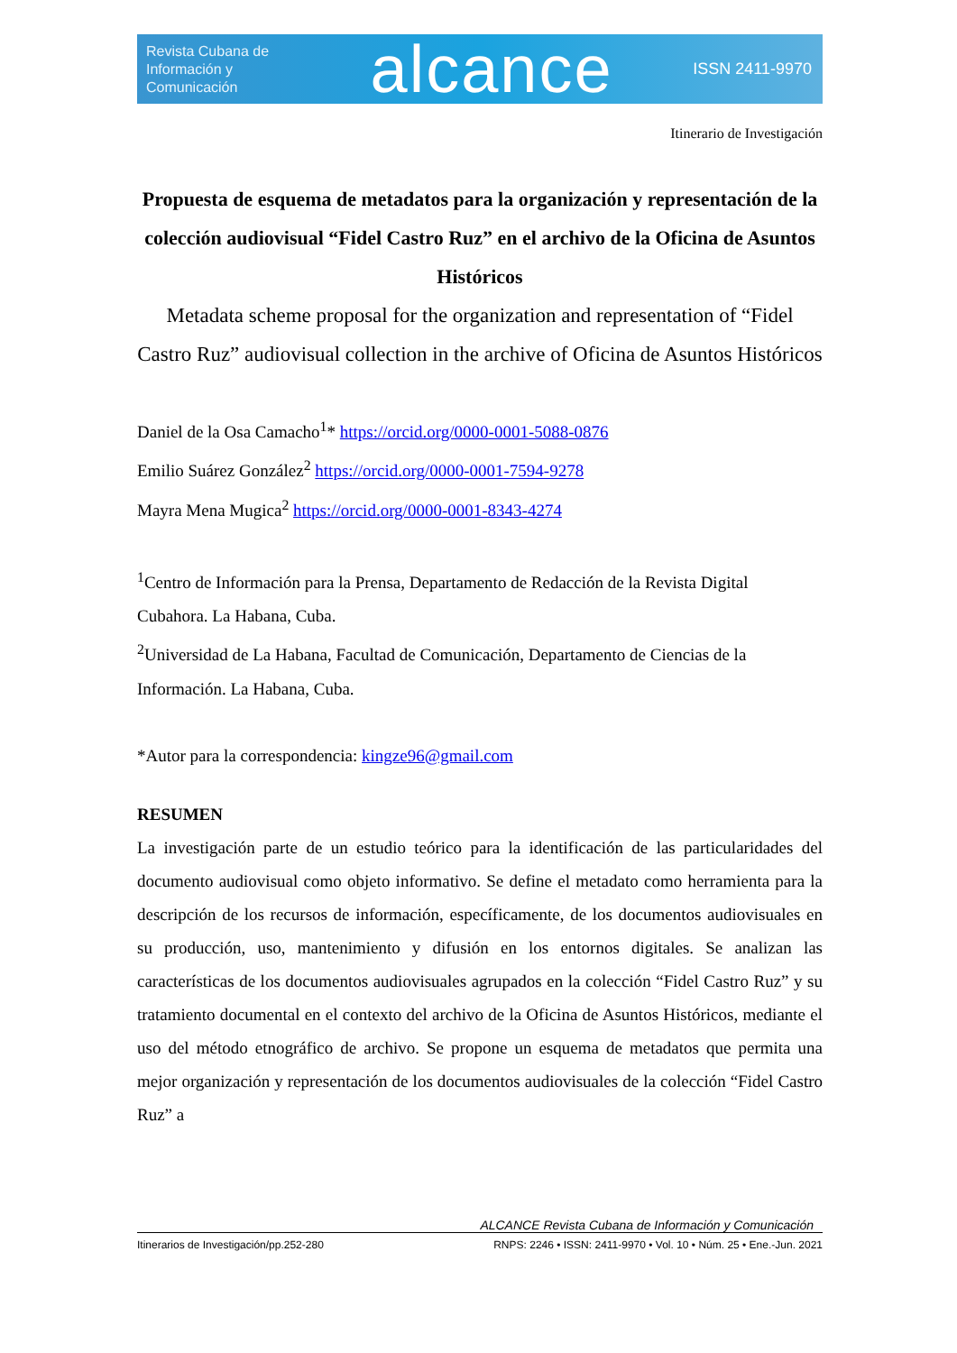Revista Cubana de Información y Comunicación
alcance
ISSN 2411-9970
Itinerario de Investigación
Propuesta de esquema de metadatos para la organización y representación de la colección audiovisual “Fidel Castro Ruz” en el archivo de la Oficina de Asuntos Históricos
Metadata scheme proposal for the organization and representation of “Fidel Castro Ruz” audiovisual collection in the archive of Oficina de Asuntos Históricos
Daniel de la Osa Camacho<sup>1</sup>* https://orcid.org/0000-0001-5088-0876
Emilio Suárez González<sup>2</sup> https://orcid.org/0000-0001-7594-9278
Mayra Mena Mugica<sup>2</sup> https://orcid.org/0000-0001-8343-4274
<sup>1</sup> Centro de Información para la Prensa, Departamento de Redacción de la Revista Digital Cubahora. La Habana, Cuba.
<sup>2</sup> Universidad de La Habana, Facultad de Comunicación, Departamento de Ciencias de la Información. La Habana, Cuba.
*Autor para la correspondencia: kingze96@gmail.com
RESUMEN
La investigación parte de un estudio teórico para la identificación de las particularidades del documento audiovisual como objeto informativo. Se define el metadato como herramienta para la descripción de los recursos de información, específicamente, de los documentos audiovisuales en su producción, uso, mantenimiento y difusión en los entornos digitales. Se analizan las características de los documentos audiovisuales agrupados en la colección “Fidel Castro Ruz” y su tratamiento documental en el contexto del archivo de la Oficina de Asuntos Históricos, mediante el uso del método etnográfico de archivo. Se propone un esquema de metadatos que permita una mejor organización y representación de los documentos audiovisuales de la colección “Fidel Castro Ruz” a
ALCANCE Revista Cubana de Información y Comunicación
Itinerarios de Investigación/pp.252-280 RNPS: 2246 • ISSN: 2411-9970 • Vol. 10 • Núm. 25 • Ene.-Jun. 2021